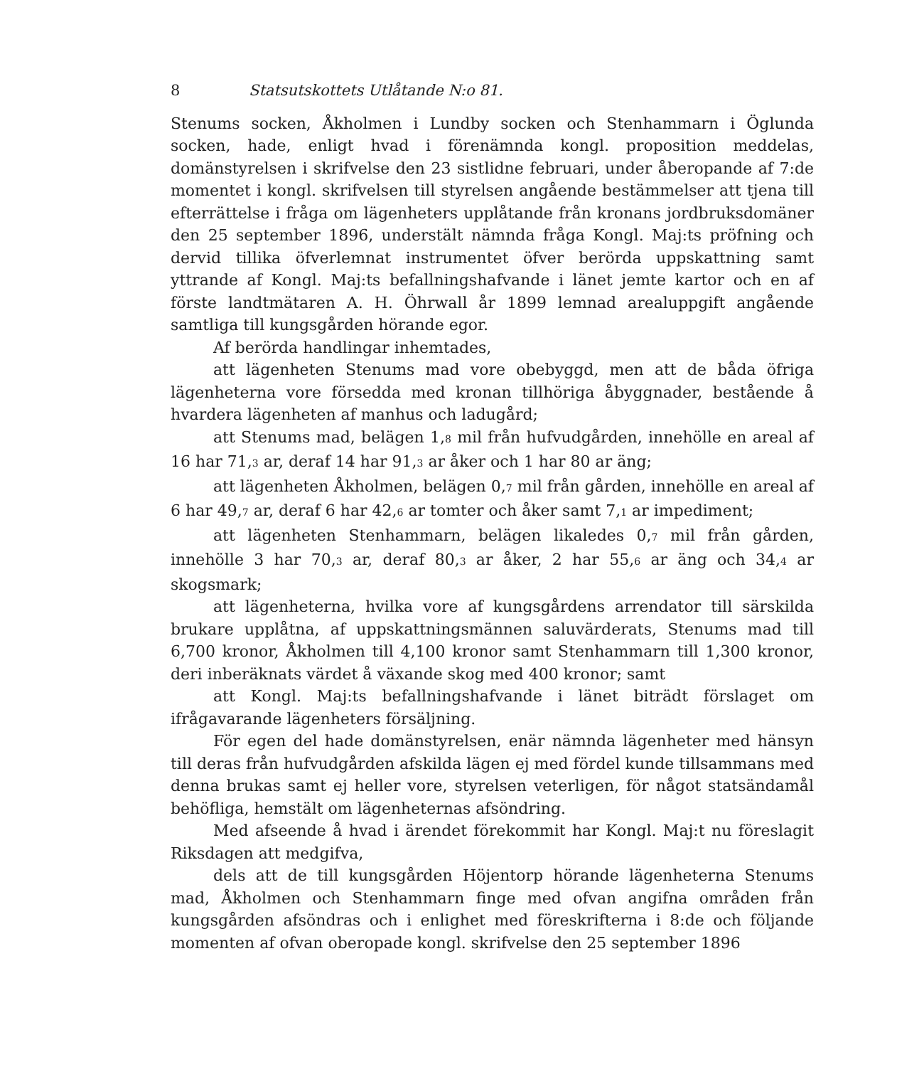8 Statsutskottets Utlåtande N:o 81.
Stenums socken, Åkholmen i Lundby socken och Stenhammarn i Öglunda socken, hade, enligt hvad i förenämnda kongl. proposition meddelas, domänstyrelsen i skrifvelse den 23 sistlidne februari, under åberopande af 7:de momentet i kongl. skrifvelsen till styrelsen angående bestämmelser att tjena till efterrättelse i fråga om lägenheters upplåtande från kronans jordbruksdomäner den 25 september 1896, understält nämnda fråga Kongl. Maj:ts pröfning och dervid tillika öfverlemnat instrumentet öfver berörda uppskattning samt yttrande af Kongl. Maj:ts befallningshafvande i länet jemte kartor och en af förste landtmätaren A. H. Öhrwall år 1899 lemnad arealuppgift angående samtliga till kungsgården hörande egor.
Af berörda handlingar inhemtades,
att lägenheten Stenums mad vore obebyggd, men att de båda öfriga lägenheterna vore försedda med kronan tillhöriga åbyggnader, bestående å hvardera lägenheten af manhus och ladugård;
att Stenums mad, belägen 1,<sub>8</sub> mil från hufvudgården, innehölle en areal af 16 har 71,<sub>3</sub> ar, deraf 14 har 91,<sub>3</sub> ar åker och 1 har 80 ar äng;
att lägenheten Åkholmen, belägen 0,<sub>7</sub> mil från gården, innehölle en areal af 6 har 49,<sub>7</sub> ar, deraf 6 har 42,<sub>6</sub> ar tomter och åker samt 7,<sub>1</sub> ar impediment;
att lägenheten Stenhammarn, belägen likaledes 0,<sub>7</sub> mil från gården, innehölle 3 har 70,<sub>3</sub> ar, deraf 80,<sub>3</sub> ar åker, 2 har 55,<sub>6</sub> ar äng och 34,<sub>4</sub> ar skogsmark;
att lägenheterna, hvilka vore af kungsgårdens arrendator till särskilda brukare upplåtna, af uppskattningsmännen saluvärderats, Stenums mad till 6,700 kronor, Åkholmen till 4,100 kronor samt Stenhammarn till 1,300 kronor, deri inberäknats värdet å växande skog med 400 kronor; samt
att Kongl. Maj:ts befallningshafvande i länet biträdt förslaget om ifrågavarande lägenheters försäljning.
För egen del hade domänstyrelsen, enär nämnda lägenheter med hänsyn till deras från hufvudgården afskilda lägen ej med fördel kunde tillsammans med denna brukas samt ej heller vore, styrelsen veterligen, för något statsändamål behöfliga, hemstält om lägenheternas afsöndring.
Med afseende å hvad i ärendet förekommit har Kongl. Maj:t nu föreslagit Riksdagen att medgifva,
dels att de till kungsgården Höjentorp hörande lägenheterna Stenums mad, Åkholmen och Stenhammarn finge med ofvan angifna områden från kungsgården afsöndras och i enlighet med föreskrifterna i 8:de och följande momenten af ofvan oberopade kongl. skrifvelse den 25 september 1896